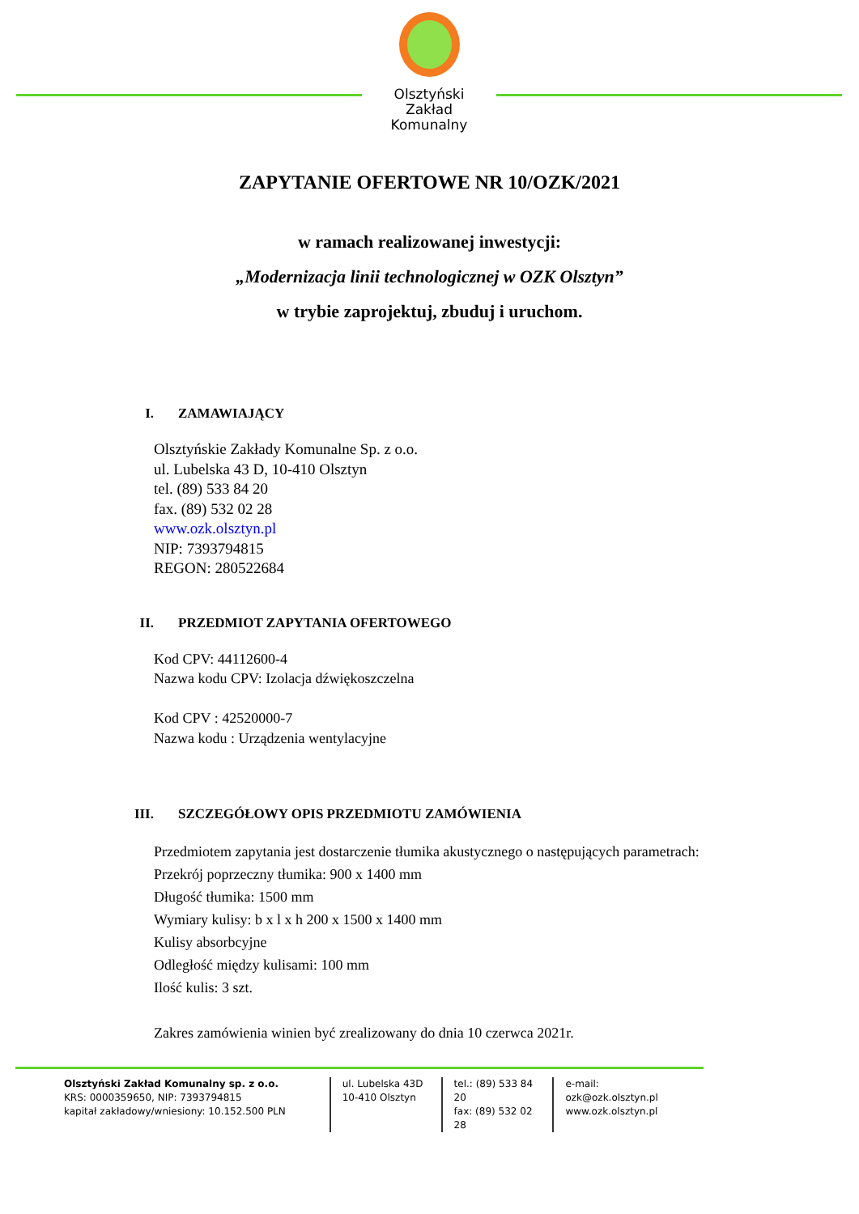Olsztyński Zakład
Komunalny
ZAPYTANIE OFERTOWE NR 10/OZK/2021
w ramach realizowanej inwestycji:
„Modernizacja linii technologicznej w OZK Olsztyn”
w trybie zaprojektuj, zbuduj i uruchom.
I. ZAMAWIAJĄCY
Olsztyńskie Zakłady Komunalne Sp. z o.o.
ul. Lubelska 43 D, 10-410 Olsztyn
tel. (89) 533 84 20
fax. (89) 532 02 28
www.ozk.olsztyn.pl
NIP: 7393794815
REGON: 280522684
II. PRZEDMIOT ZAPYTANIA OFERTOWEGO
Kod CPV: 44112600-4
Nazwa kodu CPV: Izolacja dźwiękoszczelna
Kod CPV : 42520000-7
Nazwa kodu : Urządzenia wentylacyjne
III. SZCZEGÓŁOWY OPIS PRZEDMIOTU ZAMÓWIENIA
Przedmiotem zapytania jest dostarczenie tłumika akustycznego o następujących parametrach:
Przekrój poprzeczny tłumika: 900 x 1400 mm
Długość tłumika: 1500 mm
Wymiary kulisy: b x l x h 200 x 1500 x 1400 mm
Kulisy absorbcyjne
Odległość między kulisami: 100 mm
Ilość kulis: 3 szt.
Zakres zamówienia winien być zrealizowany do dnia 10 czerwca 2021r.
Olsztyński Zakład Komunalny sp. z o.o.
KRS: 0000359650, NIP: 7393794815
kapitał zakładowy/wniesiony: 10.152.500 PLN
ul. Lubelska 43D
10-410 Olsztyn
tel.: (89) 533 84 20
fax: (89) 532 02 28
e-mail: ozk@ozk.olsztyn.pl
www.ozk.olsztyn.pl